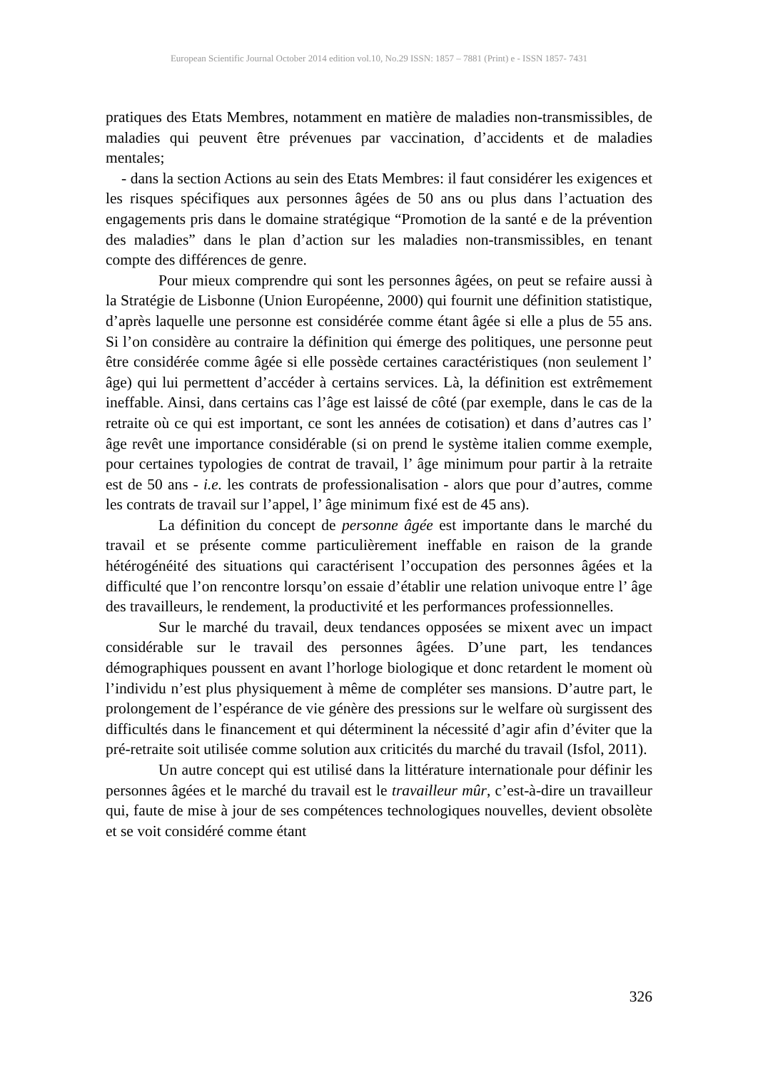European Scientific Journal October 2014 edition vol.10, No.29 ISSN: 1857 – 7881 (Print) e - ISSN 1857- 7431
pratiques des Etats Membres, notamment en matière de maladies non-transmissibles, de maladies qui peuvent être prévenues par vaccination, d’accidents et de maladies mentales;
- dans la section Actions au sein des Etats Membres: il faut considérer les exigences et les risques spécifiques aux personnes âgées de 50 ans ou plus dans l’actuation des engagements pris dans le domaine stratégique “Promotion de la santé e de la prévention des maladies” dans le plan d’action sur les maladies non-transmissibles, en tenant compte des différences de genre.
Pour mieux comprendre qui sont les personnes âgées, on peut se refaire aussi à la Stratégie de Lisbonne (Union Européenne, 2000) qui fournit une définition statistique, d’après laquelle une personne est considérée comme étant âgée si elle a plus de 55 ans. Si l’on considère au contraire la définition qui émerge des politiques, une personne peut être considérée comme âgée si elle possède certaines caractéristiques (non seulement l’ âge) qui lui permettent d’accéder à certains services. Là, la définition est extrêmement ineffable. Ainsi, dans certains cas l’âge est laissé de côté (par exemple, dans le cas de la retraite où ce qui est important, ce sont les années de cotisation) et dans d’autres cas l’ âge revêt une importance considérable (si on prend le système italien comme exemple, pour certaines typologies de contrat de travail, l’ âge minimum pour partir à la retraite est de 50 ans - i.e. les contrats de professionalisation - alors que pour d’autres, comme les contrats de travail sur l’appel, l’ âge minimum fixé est de 45 ans).
La définition du concept de personne âgée est importante dans le marché du travail et se présente comme particulièrement ineffable en raison de la grande hétérogénéité des situations qui caractérisent l’occupation des personnes âgées et la difficulté que l’on rencontre lorsqu’on essaie d’établir une relation univoque entre l’ âge des travailleurs, le rendement, la productivité et les performances professionnelles.
Sur le marché du travail, deux tendances opposées se mixent avec un impact considérable sur le travail des personnes âgées. D’une part, les tendances démographiques poussent en avant l’horloge biologique et donc retardent le moment où l’individu n’est plus physiquement à même de compléter ses mansions. D’autre part, le prolongement de l’espérance de vie génère des pressions sur le welfare où surgissent des difficultés dans le financement et qui déterminent la nécessité d’agir afin d’éviter que la pré-retraite soit utilisée comme solution aux criticités du marché du travail (Isfol, 2011).
Un autre concept qui est utilisé dans la littérature internationale pour définir les personnes âgées et le marché du travail est le travailleur mûr, c’est-à-dire un travailleur qui, faute de mise à jour de ses compétences technologiques nouvelles, devient obsolète et se voit considéré comme étant
326